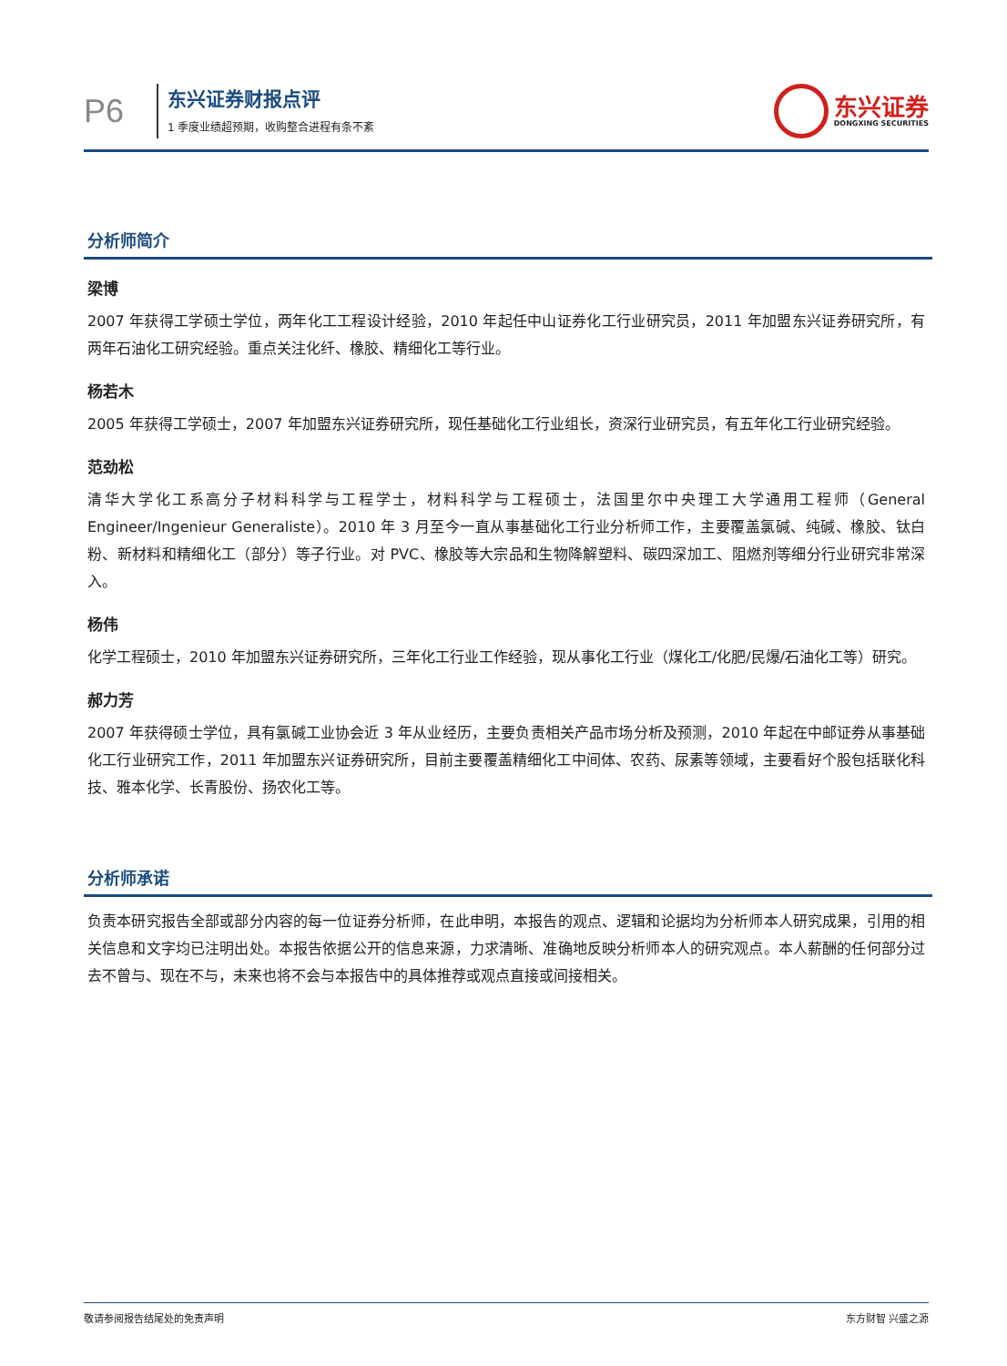P6
东兴证券财报点评
1 季度业绩超预期，收购整合进程有条不紊
东兴证券
DONGXING SECURITIES
分析师简介
梁博
2007 年获得工学硕士学位，两年化工工程设计经验，2010 年起任中山证券化工行业研究员，2011 年加盟东兴证券研究所，有两年石油化工研究经验。重点关注化纤、橡胶、精细化工等行业。
杨若木
2005 年获得工学硕士，2007 年加盟东兴证券研究所，现任基础化工行业组长，资深行业研究员，有五年化工行业研究经验。
范劲松
清华大学化工系高分子材料科学与工程学士，材料科学与工程硕士，法国里尔中央理工大学通用工程师（General Engineer/Ingenieur Generaliste）。2010 年 3 月至今一直从事基础化工行业分析师工作，主要覆盖氯碱、纯碱、橡胶、钛白粉、新材料和精细化工（部分）等子行业。对 PVC、橡胶等大宗品和生物降解塑料、碳四深加工、阻燃剂等细分行业研究非常深入。
杨伟
化学工程硕士，2010 年加盟东兴证券研究所，三年化工行业工作经验，现从事化工行业（煤化工/化肥/民爆/石油化工等）研究。
郝力芳
2007 年获得硕士学位，具有氯碱工业协会近 3 年从业经历，主要负责相关产品市场分析及预测，2010 年起在中邮证券从事基础化工行业研究工作，2011 年加盟东兴证券研究所，目前主要覆盖精细化工中间体、农药、尿素等领域，主要看好个股包括联化科技、雅本化学、长青股份、扬农化工等。
分析师承诺
负责本研究报告全部或部分内容的每一位证券分析师，在此申明，本报告的观点、逻辑和论据均为分析师本人研究成果，引用的相关信息和文字均已注明出处。本报告依据公开的信息来源，力求清晰、准确地反映分析师本人的研究观点。本人薪酬的任何部分过去不曾与、现在不与，未来也将不会与本报告中的具体推荐或观点直接或间接相关。
敬请参阅报告结尾处的免责声明 东方财智 兴盛之源